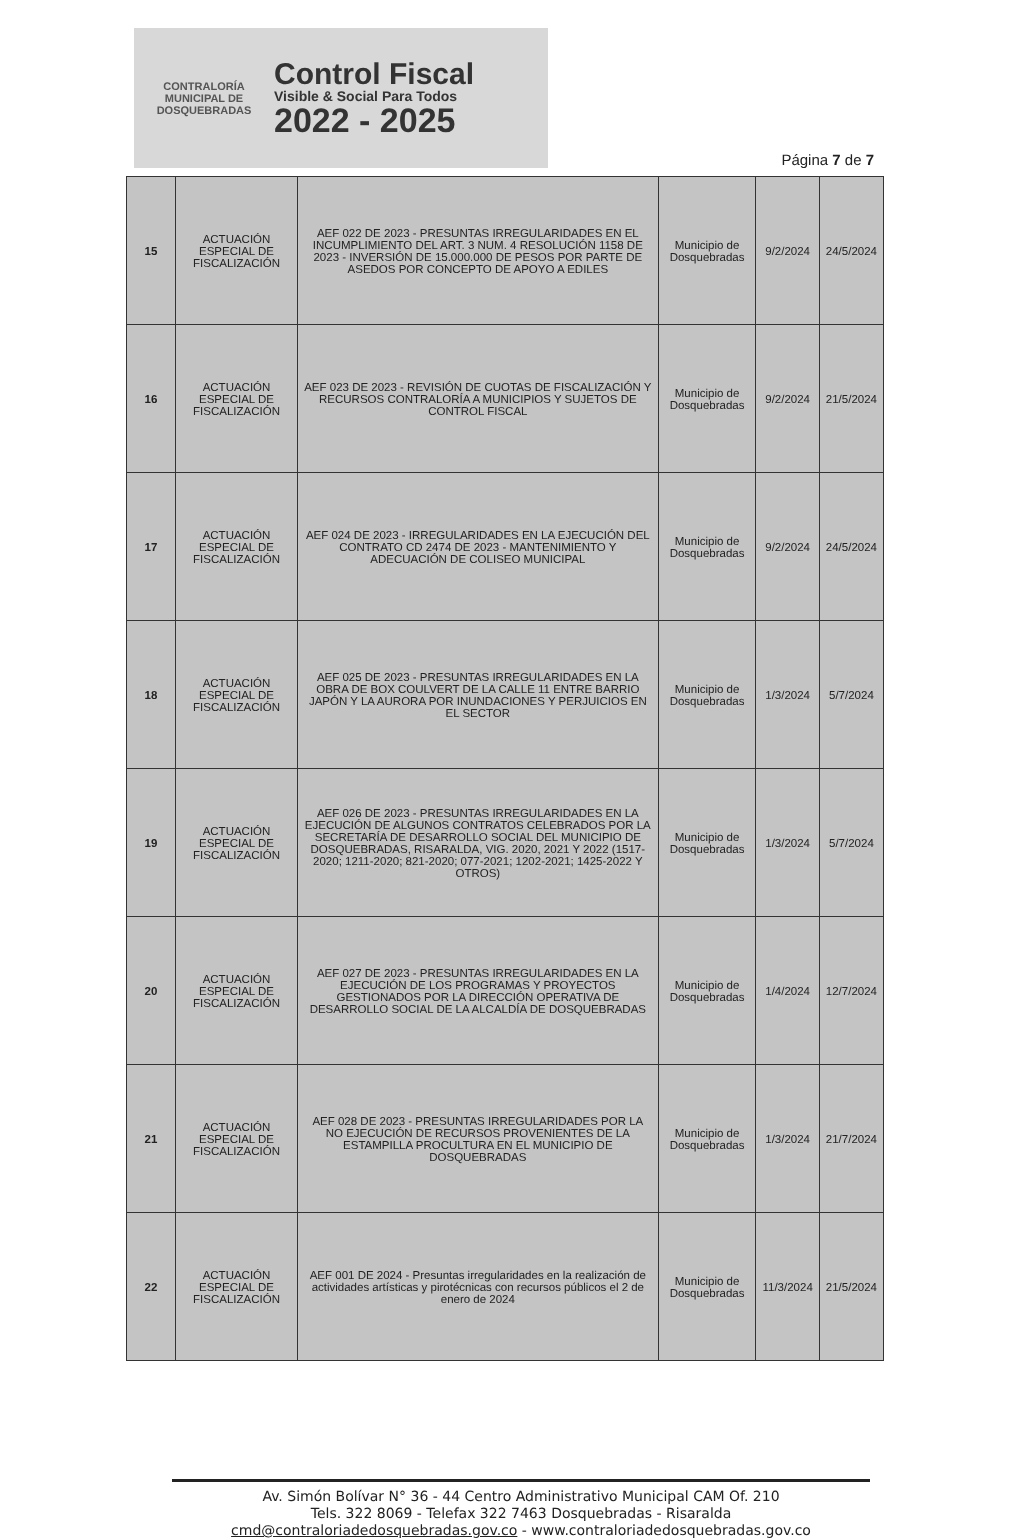CONTRALORÍA MUNICIPAL DE DOSQUEBRADAS
Control Fiscal
Visible & Social Para Todos
2022 - 2025
Página 7 de 7
| 15 | ACTUACIÓN ESPECIAL DE FISCALIZACIÓN | AEF 022 DE 2023 - PRESUNTAS IRREGULARIDADES EN EL INCUMPLIMIENTO DEL ART. 3 NUM. 4 RESOLUCIÓN 1158 DE 2023 - INVERSIÓN DE 15.000.000 DE PESOS POR PARTE DE ASEDOS POR CONCEPTO DE APOYO A EDILES | Municipio de Dosquebradas | 9/2/2024 | 24/5/2024 |
| 16 | ACTUACIÓN ESPECIAL DE FISCALIZACIÓN | AEF 023 DE 2023 - REVISIÓN DE CUOTAS DE FISCALIZACIÓN Y RECURSOS CONTRALORÍA A MUNICIPIOS Y SUJETOS DE CONTROL FISCAL | Municipio de Dosquebradas | 9/2/2024 | 21/5/2024 |
| 17 | ACTUACIÓN ESPECIAL DE FISCALIZACIÓN | AEF 024 DE 2023 - IRREGULARIDADES EN LA EJECUCIÓN DEL CONTRATO CD 2474 DE 2023 - MANTENIMIENTO Y ADECUACIÓN DE COLISEO MUNICIPAL | Municipio de Dosquebradas | 9/2/2024 | 24/5/2024 |
| 18 | ACTUACIÓN ESPECIAL DE FISCALIZACIÓN | AEF 025 DE 2023 - PRESUNTAS IRREGULARIDADES EN LA OBRA DE BOX COULVERT DE LA CALLE 11 ENTRE BARRIO JAPÓN Y LA AURORA POR INUNDACIONES Y PERJUICIOS EN EL SECTOR | Municipio de Dosquebradas | 1/3/2024 | 5/7/2024 |
| 19 | ACTUACIÓN ESPECIAL DE FISCALIZACIÓN | AEF 026 DE 2023 - PRESUNTAS IRREGULARIDADES EN LA EJECUCIÓN DE ALGUNOS CONTRATOS CELEBRADOS POR LA SECRETARÍA DE DESARROLLO SOCIAL DEL MUNICIPIO DE DOSQUEBRADAS, RISARALDA, VIG. 2020, 2021 Y 2022 (1517-2020; 1211-2020; 821-2020; 077-2021; 1202-2021; 1425-2022 Y OTROS) | Municipio de Dosquebradas | 1/3/2024 | 5/7/2024 |
| 20 | ACTUACIÓN ESPECIAL DE FISCALIZACIÓN | AEF 027 DE 2023 - PRESUNTAS IRREGULARIDADES EN LA EJECUCIÓN DE LOS PROGRAMAS Y PROYECTOS GESTIONADOS POR LA DIRECCIÓN OPERATIVA DE DESARROLLO SOCIAL DE LA ALCALDÍA DE DOSQUEBRADAS | Municipio de Dosquebradas | 1/4/2024 | 12/7/2024 |
| 21 | ACTUACIÓN ESPECIAL DE FISCALIZACIÓN | AEF 028 DE 2023 - PRESUNTAS IRREGULARIDADES POR LA NO EJECUCIÓN DE RECURSOS PROVENIENTES DE LA ESTAMPILLA PROCULTURA EN EL MUNICIPIO DE DOSQUEBRADAS | Municipio de Dosquebradas | 1/3/2024 | 21/7/2024 |
| 22 | ACTUACIÓN ESPECIAL DE FISCALIZACIÓN | AEF 001 DE 2024 - Presuntas irregularidades en la realización de actividades artísticas y pirotécnicas con recursos públicos el 2 de enero de 2024 | Municipio de Dosquebradas | 11/3/2024 | 21/5/2024 |
Av. Simón Bolívar N° 36 - 44 Centro Administrativo Municipal CAM Of. 210
Tels. 322 8069 - Telefax 322 7463 Dosquebradas - Risaralda
cmd@contraloriadedosquebradas.gov.co - www.contraloriadedosquebradas.gov.co